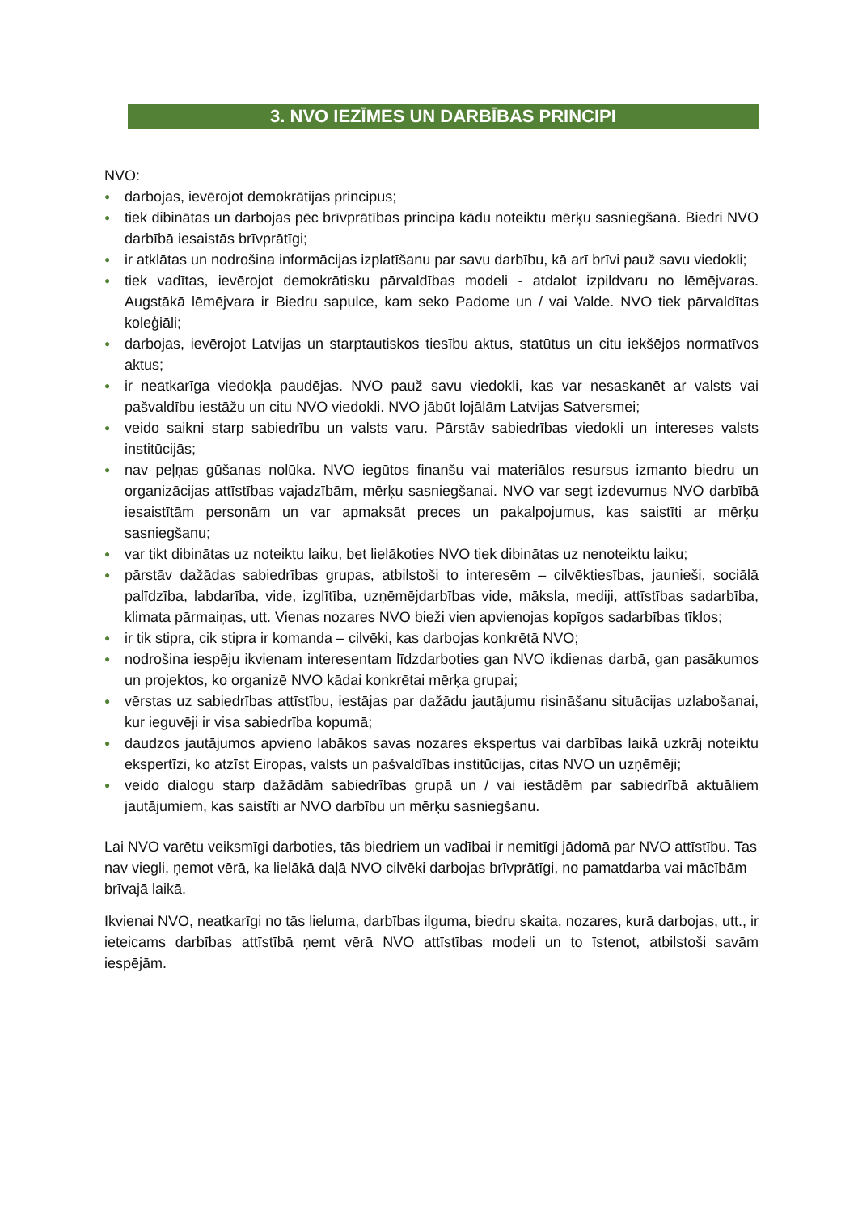3. NVO IEZĪMES UN DARBĪBAS PRINCIPI
NVO:
● darbojas, ievērojot demokrātijas principus;
● tiek dibinātas un darbojas pēc brīvprātības principa kādu noteiktu mērķu sasniegšanā. Biedri NVO darbībā iesaistās brīvprātīgi;
● ir atklātas un nodrošina informācijas izplatīšanu par savu darbību, kā arī brīvi pauž savu viedokli;
● tiek vadītas, ievērojot demokrātisku pārvaldības modeli - atdalot izpildvaru no lēmējvaras. Augstākā lēmējvara ir Biedru sapulce, kam seko Padome un / vai Valde. NVO tiek pārvaldītas koleģiāli;
● darbojas, ievērojot Latvijas un starptautiskos tiesību aktus, statūtus un citu iekšējos normatīvos aktus;
● ir neatkarīga viedokļa paudējas. NVO pauž savu viedokli, kas var nesaskanēt ar valsts vai pašvaldību iestāžu un citu NVO viedokli. NVO jābūt lojālām Latvijas Satversmei;
● veido saikni starp sabiedrību un valsts varu. Pārstāv sabiedrības viedokli un intereses valsts institūcijās;
● nav peļņas gūšanas nolūka. NVO iegūtos finanšu vai materiālos resursus izmanto biedru un organizācijas attīstības vajadzībām, mērķu sasniegšanai. NVO var segt izdevumus NVO darbībā iesaistītām personām un var apmaksāt preces un pakalpojumus, kas saistīti ar mērķu sasniegšanu;
● var tikt dibinātas uz noteiktu laiku, bet lielākoties NVO tiek dibinātas uz nenoteiktu laiku;
● pārstāv dažādas sabiedrības grupas, atbilstoši to interesēm – cilvēktiesības, jaunieši, sociālā palīdzība, labdarība, vide, izglītība, uzņēmējdarbības vide, māksla, mediji, attīstības sadarbība, klimata pārmaiņas, utt. Vienas nozares NVO bieži vien apvienojas kopīgos sadarbības tīklos;
● ir tik stipra, cik stipra ir komanda – cilvēki, kas darbojas konkrētā NVO;
● nodrošina iespēju ikvienam interesentam līdzdarboties gan NVO ikdienas darbā, gan pasākumos un projektos, ko organizē NVO kādai konkrētai mērķa grupai;
● vērstas uz sabiedrības attīstību, iestājas par dažādu jautājumu risināšanu situācijas uzlabošanai, kur ieguvēji ir visa sabiedrība kopumā;
● daudzos jautājumos apvieno labākos savas nozares ekspertus vai darbības laikā uzkrāj noteiktu ekspertīzi, ko atzīst Eiropas, valsts un pašvaldības institūcijas, citas NVO un uzņēmēji;
● veido dialogu starp dažādām sabiedrības grupā un / vai iestādēm par sabiedrībā aktuāliem jautājumiem, kas saistīti ar NVO darbību un mērķu sasniegšanu.
Lai NVO varētu veiksmīgi darboties, tās biedriem un vadībai ir nemitīgi jādomā par NVO attīstību. Tas nav viegli, ņemot vērā, ka lielākā daļā NVO cilvēki darbojas brīvprātīgi, no pamatdarba vai mācībām brīvajā laikā.
Ikvienai NVO, neatkarīgi no tās lieluma, darbības ilguma, biedru skaita, nozares, kurā darbojas, utt., ir ieteicams darbības attīstībā ņemt vērā NVO attīstības modeli un to īstenot, atbilstoši savām iespējām.